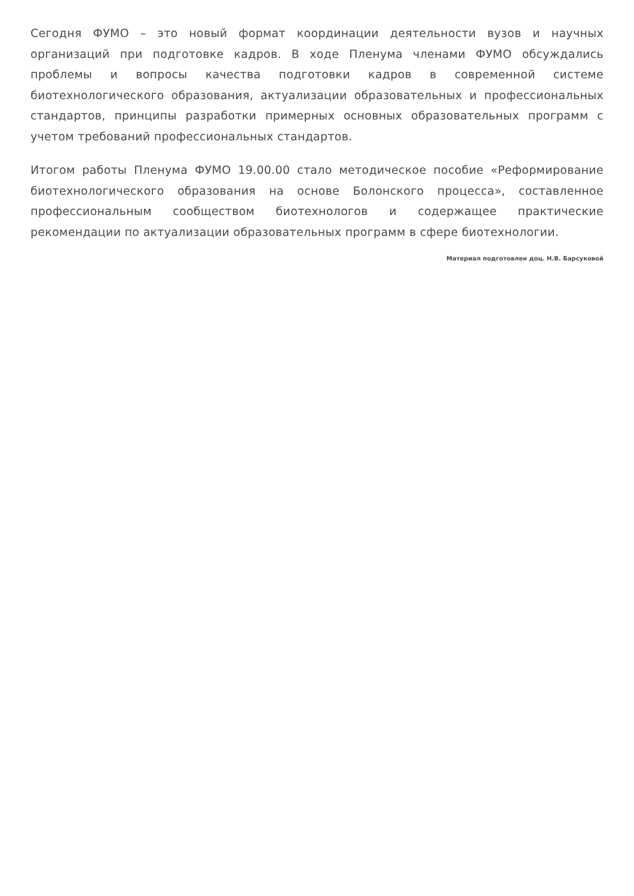Сегодня ФУМО – это новый формат координации деятельности вузов и научных организаций при подготовке кадров. В ходе Пленума членами ФУМО обсуждались проблемы и вопросы качества подготовки кадров в современной системе биотехнологического образования, актуализации образовательных и профессиональных стандартов, принципы разработки примерных основных образовательных программ с учетом требований профессиональных стандартов.
Итогом работы Пленума ФУМО 19.00.00 стало методическое пособие «Реформирование биотехнологического образования на основе Болонского процесса», составленное профессиональным сообществом биотехнологов и содержащее практические рекомендации по актуализации образовательных программ в сфере биотехнологии.
Материал подготовлен доц. Н.В. Барсуковой